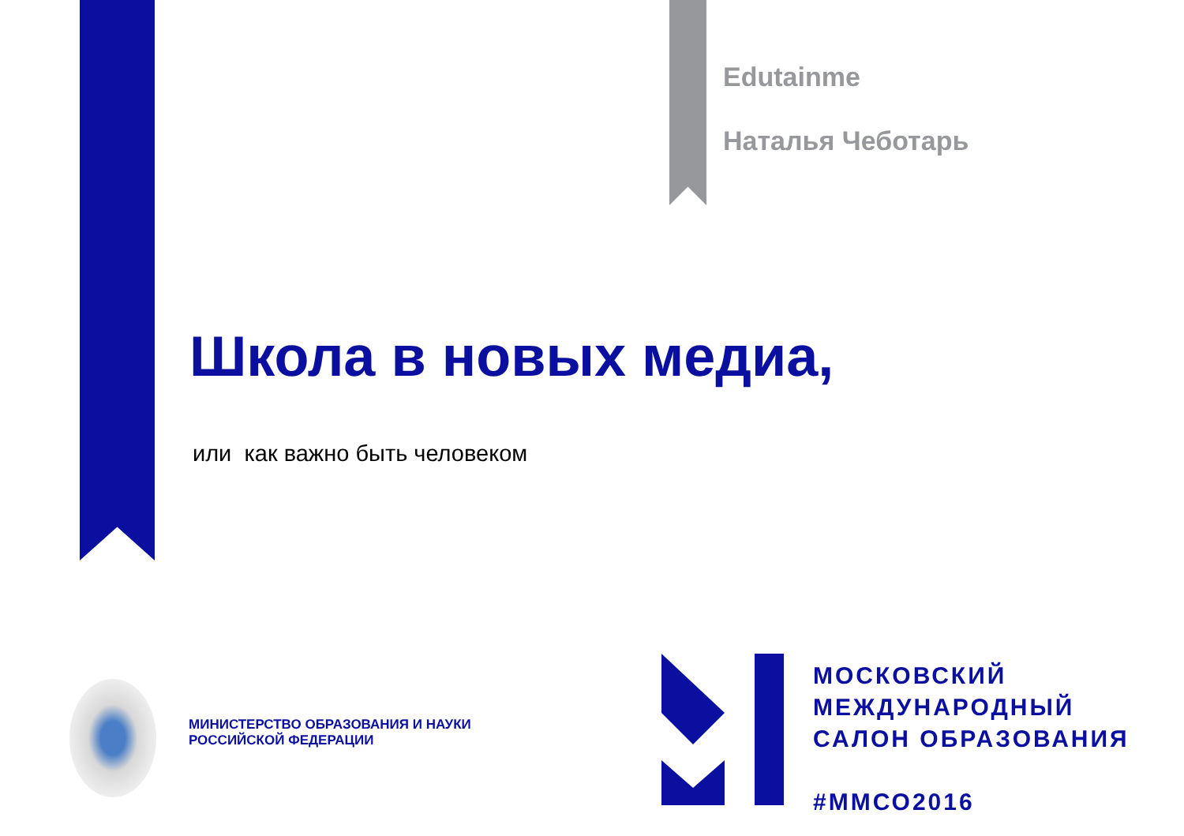Edutainme
Наталья Чеботарь
Школа в новых медиа,
или как важно быть человеком
МИНИСТЕРСТВО ОБРАЗОВАНИЯ И НАУКИ
РОССИЙСКОЙ ФЕДЕРАЦИИ
МОСКОВСКИЙ
МЕЖДУНАРОДНЫЙ
САЛОН ОБРАЗОВАНИЯ
#ММСО2016